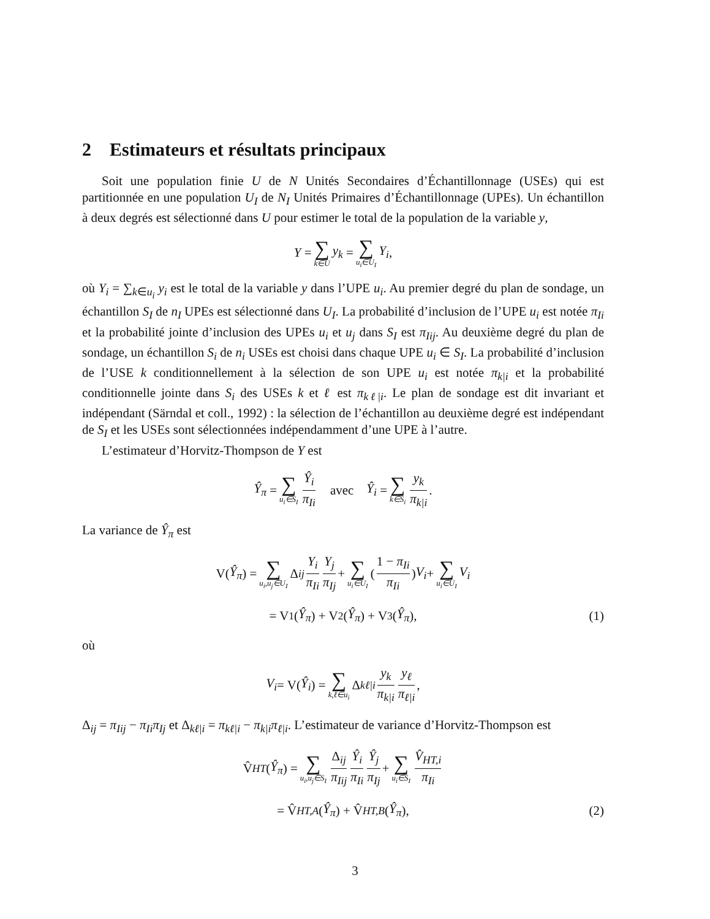2 Estimateurs et résultats principaux
Soit une population finie U de N Unités Secondaires d’Échantillonnage (USEs) qui est partitionnée en une population U<sub>I</sub> de N<sub>I</sub> Unités Primaires d’Échantillonnage (UPEs). Un échantillon à deux degrés est sélectionné dans U pour estimer le total de la population de la variable y,
Y = ∑ k∈U y<sub>k</sub> = ∑ u<sub>i</sub>∈U<sub>I</sub> Y<sub>i</sub>,
où Y<sub>i</sub> = ∑<sub>k∈u<sub>i</sub></sub> y<sub>i</sub> est le total de la variable y dans l’UPE u<sub>i</sub>. Au premier degré du plan de sondage, un échantillon S<sub>I</sub> de n<sub>I</sub> UPEs est sélectionné dans U<sub>I</sub>. La probabilité d’inclusion de l’UPE u<sub>i</sub> est notée π<sub>Ii</sub> et la probabilité jointe d’inclusion des UPEs u<sub>i</sub> et u<sub>j</sub> dans S<sub>I</sub> est π<sub>Iij</sub>. Au deuxième degré du plan de sondage, un échantillon S<sub>i</sub> de n<sub>i</sub> USEs est choisi dans chaque UPE u<sub>i</sub> ∈ S<sub>I</sub>. La probabilité d’inclusion de l’USE k conditionnellement à la sélection de son UPE u<sub>i</sub> est notée π<sub>k|i</sub> et la probabilité conditionnelle jointe dans S<sub>i</sub> des USEs k et ℓ est π<sub>kℓ|i</sub>. Le plan de sondage est dit invariant et indépendant (Särndal et coll., 1992) : la sélection de l’échantillon au deuxième degré est indépendant de S<sub>I</sub> et les USEs sont sélectionnées indépendamment d’une UPE à l’autre.
L’estimateur d’Horvitz-Thompson de Y est
Ŷ<sub>π</sub> = ∑ u<sub>i</sub>∈S<sub>I</sub> Ŷ<sub>i</sub> π<sub>Ii</sub> avec Ŷ<sub>i</sub> = ∑ k∈S<sub>i</sub> y<sub>k</sub> π<sub>k|i</sub>.
La variance de Ŷ<sub>π</sub> est
V(Ŷ<sub>π</sub>) = ∑ u<sub>i</sub>,u<sub>j</sub>∈U<sub>I</sub> Δ<sub>ij</sub> Y<sub>i</sub> π<sub>Ii</sub> Y<sub>j</sub> π<sub>Ij</sub> + ∑ u<sub>i</sub>∈U<sub>I</sub> (1 − π<sub>Ii</sub> π<sub>Ii</sub>) V<sub>i</sub> + ∑ u<sub>i</sub>∈U<sub>I</sub> V<sub>i</sub>
= V<sub>1</sub>(Ŷ<sub>π</sub>) + V<sub>2</sub>(Ŷ<sub>π</sub>) + V<sub>3</sub>(Ŷ<sub>π</sub>), (1)
où
V<sub>i</sub> = V(Ŷ<sub>i</sub>) = ∑ k,ℓ∈u<sub>i</sub> Δ<sub>kℓ|i</sub> y<sub>k</sub> π<sub>k|i</sub> y<sub>ℓ</sub> π<sub>ℓ|i</sub>,
Δ<sub>ij</sub> = π<sub>Iij</sub> − π<sub>Ii</sub>π<sub>Ij</sub> et Δ<sub>kℓ|i</sub> = π<sub>kℓ|i</sub> − π<sub>k|i</sub>π<sub>ℓ|i</sub>. L’estimateur de variance d’Horvitz-Thompson est
V̂<sub>HT</sub> (Ŷ<sub>π</sub>) = ∑ u<sub>i</sub>,u<sub>j</sub>∈S<sub>I</sub> Δ<sub>ij</sub> π<sub>Iij</sub> Ŷ<sub>i</sub> π<sub>Ii</sub> Ŷ<sub>j</sub> π<sub>Ij</sub> + ∑ u<sub>i</sub>∈S<sub>I</sub> V̂<sub>HT,i</sub> π<sub>Ii</sub>
= V̂<sub>HT,A</sub> (Ŷ<sub>π</sub>) + V̂<sub>HT,B</sub> (Ŷ<sub>π</sub>), (2)
3